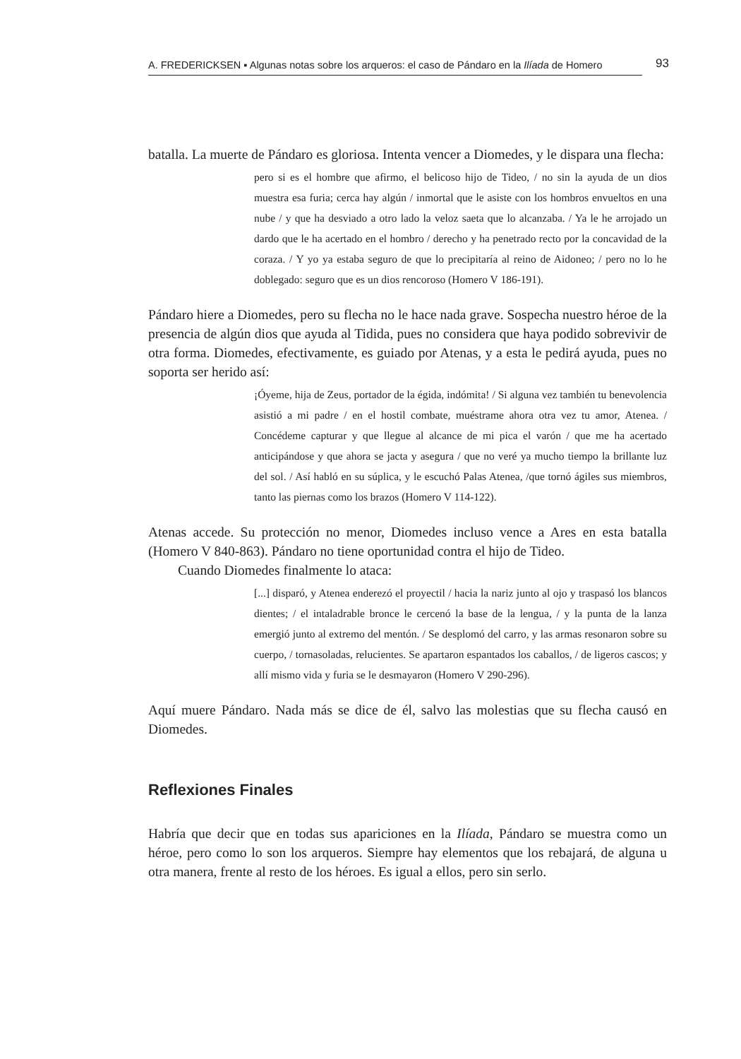A. FREDERICKSEN ▪ Algunas notas sobre los arqueros: el caso de Pándaro en la Ilíada de Homero
93
batalla. La muerte de Pándaro es gloriosa. Intenta vencer a Diomedes, y le dispara una flecha:
pero si es el hombre que afirmo, el belicoso hijo de Tideo, / no sin la ayuda de un dios muestra esa furia; cerca hay algún / inmortal que le asiste con los hombros envueltos en una nube / y que ha desviado a otro lado la veloz saeta que lo alcanzaba. / Ya le he arrojado un dardo que le ha acertado en el hombro / derecho y ha penetrado recto por la concavidad de la coraza. / Y yo ya estaba seguro de que lo precipitaría al reino de Aidoneo; / pero no lo he doblegado: seguro que es un dios rencoroso (Homero V 186-191).
Pándaro hiere a Diomedes, pero su flecha no le hace nada grave. Sospecha nuestro héroe de la presencia de algún dios que ayuda al Tidida, pues no considera que haya podido sobrevivir de otra forma. Diomedes, efectivamente, es guiado por Atenas, y a esta le pedirá ayuda, pues no soporta ser herido así:
¡Óyeme, hija de Zeus, portador de la égida, indómita! / Si alguna vez también tu benevolencia asistió a mi padre / en el hostil combate, muéstrame ahora otra vez tu amor, Atenea. / Concédeme capturar y que llegue al alcance de mi pica el varón / que me ha acertado anticipándose y que ahora se jacta y asegura / que no veré ya mucho tiempo la brillante luz del sol. / Así habló en su súplica, y le escuchó Palas Atenea, /que tornó ágiles sus miembros, tanto las piernas como los brazos (Homero V 114-122).
Atenas accede. Su protección no menor, Diomedes incluso vence a Ares en esta batalla (Homero V 840-863). Pándaro no tiene oportunidad contra el hijo de Tideo.
Cuando Diomedes finalmente lo ataca:
[...] disparó, y Atenea enderezó el proyectil / hacia la nariz junto al ojo y traspasó los blancos dientes; / el intaladrable bronce le cercenó la base de la lengua, / y la punta de la lanza emergió junto al extremo del mentón. / Se desplomó del carro, y las armas resonaron sobre su cuerpo, / tornasoladas, relucientes. Se apartaron espantados los caballos, / de ligeros cascos; y allí mismo vida y furia se le desmayaron (Homero V 290-296).
Aquí muere Pándaro. Nada más se dice de él, salvo las molestias que su flecha causó en Diomedes.
Reflexiones Finales
Habría que decir que en todas sus apariciones en la Ilíada, Pándaro se muestra como un héroe, pero como lo son los arqueros. Siempre hay elementos que los rebajará, de alguna u otra manera, frente al resto de los héroes. Es igual a ellos, pero sin serlo.